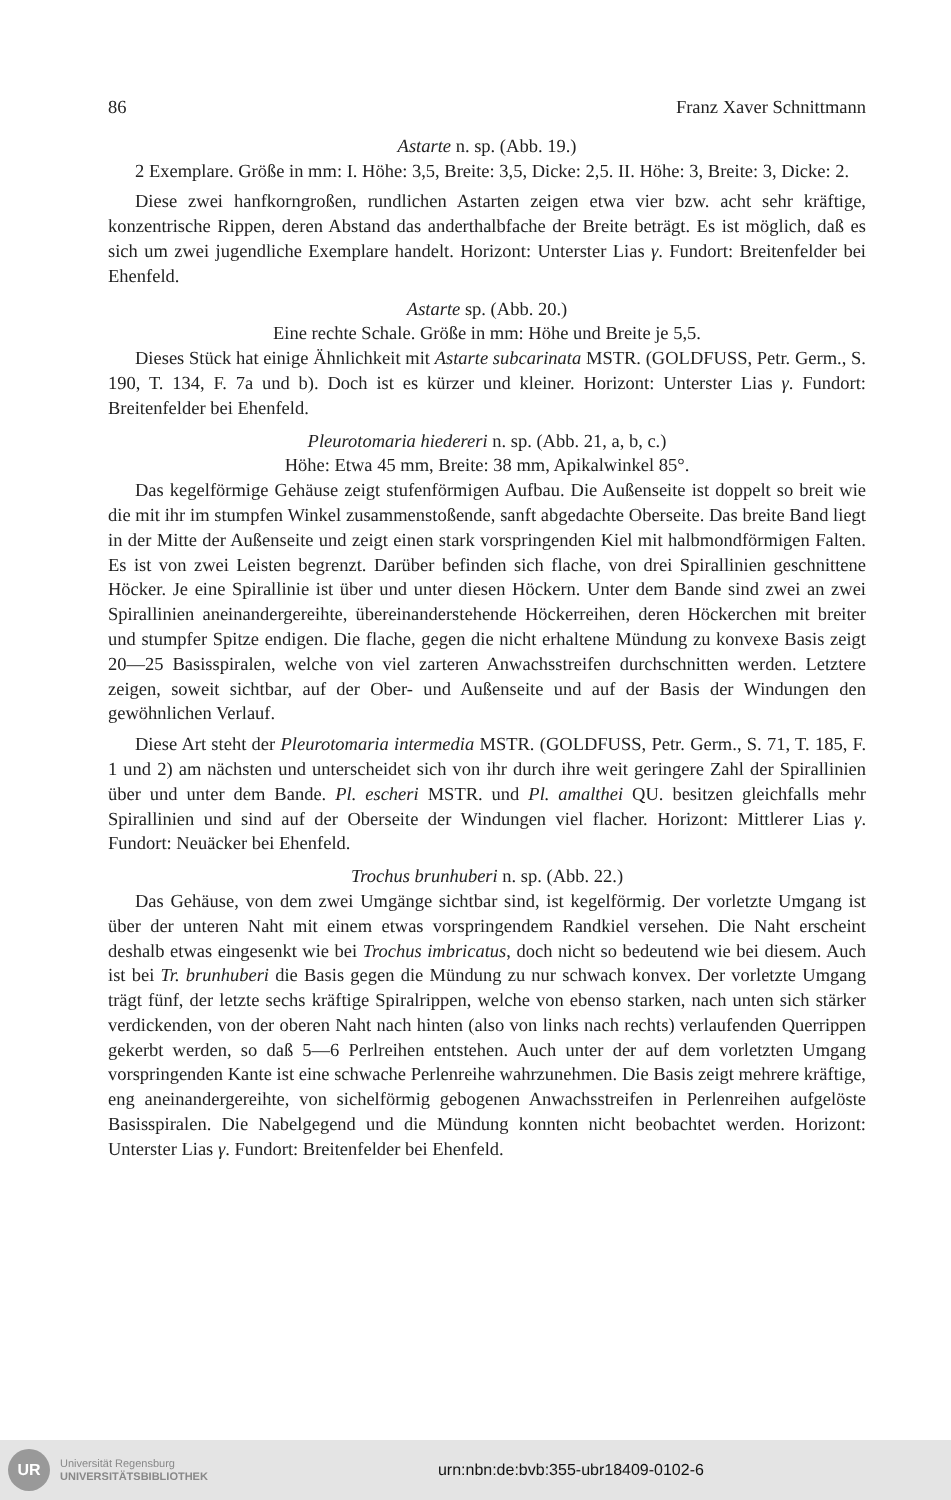86 Franz Xaver Schnittmann
Astarte n. sp. (Abb. 19.)
2 Exemplare. Größe in mm: I. Höhe: 3,5, Breite: 3,5, Dicke: 2,5. II. Höhe: 3, Breite: 3, Dicke: 2.
Diese zwei hanfkorngroßen, rundlichen Astarten zeigen etwa vier bzw. acht sehr kräftige, konzentrische Rippen, deren Abstand das anderthalbfache der Breite beträgt. Es ist möglich, daß es sich um zwei jugendliche Exemplare handelt. Horizont: Unterster Lias γ. Fundort: Breitenfelder bei Ehenfeld.
Astarte sp. (Abb. 20.)
Eine rechte Schale. Größe in mm: Höhe und Breite je 5,5.
Dieses Stück hat einige Ähnlichkeit mit Astarte subcarinata MSTR. (GOLDFUSS, Petr. Germ., S. 190, T. 134, F. 7a und b). Doch ist es kürzer und kleiner. Horizont: Unterster Lias γ. Fundort: Breitenfelder bei Ehenfeld.
Pleurotomaria hiedereri n. sp. (Abb. 21, a, b, c.)
Höhe: Etwa 45 mm, Breite: 38 mm, Apikalwinkel 85°.
Das kegelförmige Gehäuse zeigt stufenförmigen Aufbau. Die Außenseite ist doppelt so breit wie die mit ihr im stumpfen Winkel zusammenstoßende, sanft abgedachte Oberseite. Das breite Band liegt in der Mitte der Außenseite und zeigt einen stark vorspringenden Kiel mit halbmondförmigen Falten. Es ist von zwei Leisten begrenzt. Darüber befinden sich flache, von drei Spirallinien geschnittene Höcker. Je eine Spirallinie ist über und unter diesen Höckern. Unter dem Bande sind zwei an zwei Spirallinien aneinandergereihte, übereinanderstehende Höckerreihen, deren Höckerchen mit breiter und stumpfer Spitze endigen. Die flache, gegen die nicht erhaltene Mündung zu konvexe Basis zeigt 20—25 Basisspiralen, welche von viel zarteren Anwachsstreifen durchschnitten werden. Letztere zeigen, soweit sichtbar, auf der Ober- und Außenseite und auf der Basis der Windungen den gewöhnlichen Verlauf.
Diese Art steht der Pleurotomaria intermedia MSTR. (GOLDFUSS, Petr. Germ., S. 71, T. 185, F. 1 und 2) am nächsten und unterscheidet sich von ihr durch ihre weit geringere Zahl der Spirallinien über und unter dem Bande. Pl. escheri MSTR. und Pl. amalthei QU. besitzen gleichfalls mehr Spirallinien und sind auf der Oberseite der Windungen viel flacher. Horizont: Mittlerer Lias γ. Fundort: Neuäcker bei Ehenfeld.
Trochus brunhuberi n. sp. (Abb. 22.)
Das Gehäuse, von dem zwei Umgänge sichtbar sind, ist kegelförmig. Der vorletzte Umgang ist über der unteren Naht mit einem etwas vorspringendem Randkiel versehen. Die Naht erscheint deshalb etwas eingesenkt wie bei Trochus imbricatus, doch nicht so bedeutend wie bei diesem. Auch ist bei Tr. brunhuberi die Basis gegen die Mündung zu nur schwach konvex. Der vorletzte Umgang trägt fünf, der letzte sechs kräftige Spiralrippen, welche von ebenso starken, nach unten sich stärker verdickenden, von der oberen Naht nach hinten (also von links nach rechts) verlaufenden Querrippen gekerbt werden, so daß 5—6 Perlreihen entstehen. Auch unter der auf dem vorletzten Umgang vorspringenden Kante ist eine schwache Perlenreihe wahrzunehmen. Die Basis zeigt mehrere kräftige, eng aneinandergereihte, von sichelförmig gebogenen Anwachsstreifen in Perlenreihen aufgelöste Basisspiralen. Die Nabelgegend und die Mündung konnten nicht beobachtet werden. Horizont: Unterster Lias γ. Fundort: Breitenfelder bei Ehenfeld.
UR
Universität Regensburg
UNIVERSITÄTSBIBLIOTHEK
urn:nbn:de:bvb:355-ubr18409-0102-6